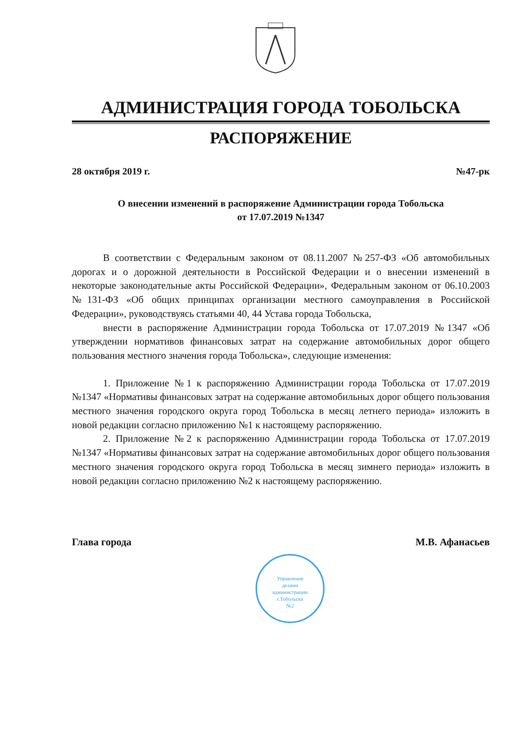АДМИНИСТРАЦИЯ ГОРОДА ТОБОЛЬСКА
РАСПОРЯЖЕНИЕ
28 октября 2019 г. №47-рк
О внесении изменений в распоряжение Администрации города Тобольска
от 17.07.2019 №1347
В соответствии с Федеральным законом от 08.11.2007 №257-ФЗ «Об автомобильных дорогах и о дорожной деятельности в Российской Федерации и о внесении изменений в некоторые законодательные акты Российской Федерации», Федеральным законом от 06.10.2003 №131-ФЗ «Об общих принципах организации местного самоуправления в Российской Федерации», руководствуясь статьями 40, 44 Устава города Тобольска,
внести в распоряжение Администрации города Тобольска от 17.07.2019 №1347 «Об утверждении нормативов финансовых затрат на содержание автомобильных дорог общего пользования местного значения города Тобольска», следующие изменения:
1. Приложение №1 к распоряжению Администрации города Тобольска от 17.07.2019 №1347 «Нормативы финансовых затрат на содержание автомобильных дорог общего пользования местного значения городского округа город Тобольска в месяц летнего периода» изложить в новой редакции согласно приложению №1 к настоящему распоряжению.
2. Приложение №2 к распоряжению Администрации города Тобольска от 17.07.2019 №1347 «Нормативы финансовых затрат на содержание автомобильных дорог общего пользования местного значения городского округа город Тобольска в месяц зимнего периода» изложить в новой редакции согласно приложению №2 к настоящему распоряжению.
Глава города М.В. Афанасьев
Управление
делами
администрации
г.Тобольска
№2